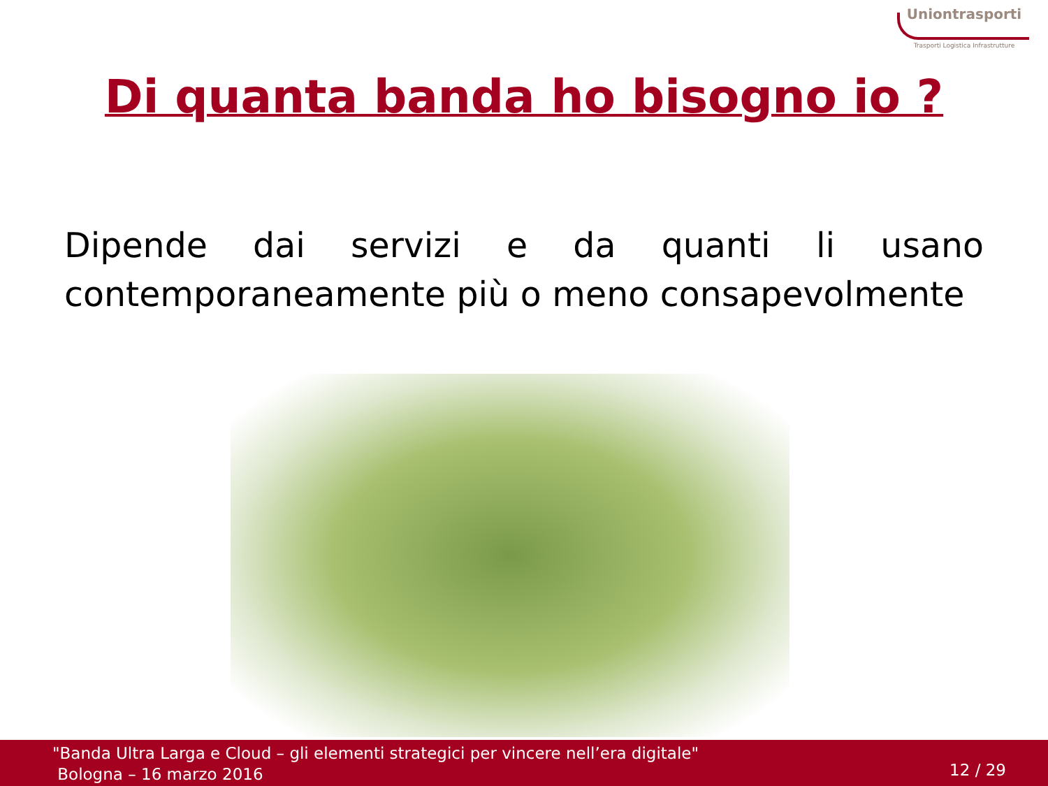Uniontrasporti
Trasporti Logistica Infrastrutture
Di quanta banda ho bisogno io ?
Dipende dai servizi e da quanti li usano contemporaneamente più o meno consapevolmente
"Banda Ultra Larga e Cloud – gli elementi strategici per vincere nell’era digitale"
Bologna – 16 marzo 2016
12 / 29